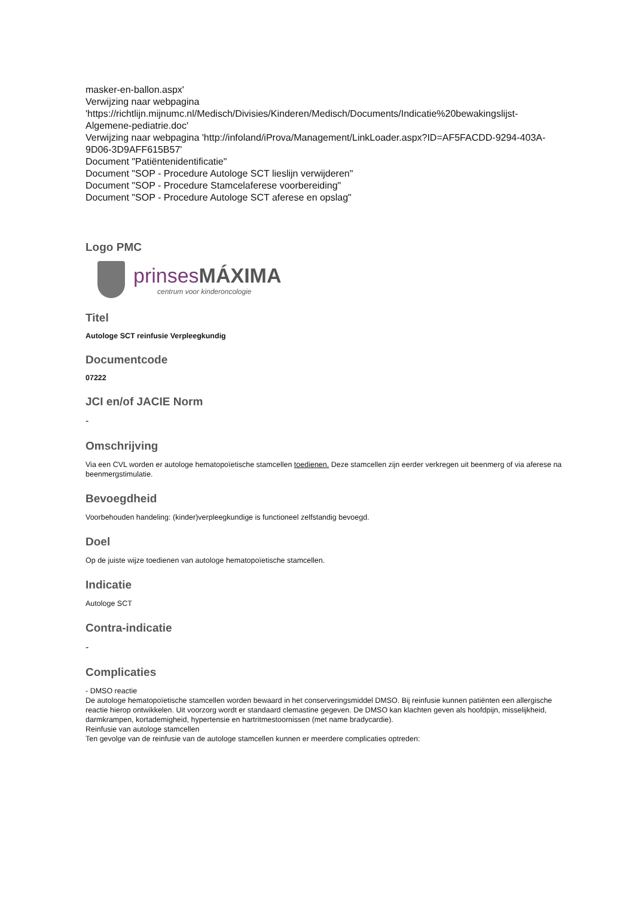masker-en-ballon.aspx'
Verwijzing naar webpagina
'https://richtlijn.mijnumc.nl/Medisch/Divisies/Kinderen/Medisch/Documents/Indicatie%20bewakingslijst-Algemene-pediatrie.doc'
Verwijzing naar webpagina 'http://infoland/iProva/Management/LinkLoader.aspx?ID=AF5FACDD-9294-403A-9D06-3D9AFF615B57'
Document "Patiëntenidentificatie"
Document "SOP - Procedure Autologe SCT lieslijn verwijderen"
Document "SOP - Procedure Stamcelaferese voorbereiding"
Document "SOP - Procedure Autologe SCT aferese en opslag"
Logo PMC
prinsesMÁXIMA
centrum voor kinderoncologie
Titel
Autologe SCT reinfusie Verpleegkundig
Documentcode
07222
JCI en/of JACIE Norm
-
Omschrijving
Via een CVL worden er autologe hematopoïetische stamcellen toedienen. Deze stamcellen zijn eerder verkregen uit beenmerg of via aferese na beenmergstimulatie.
Bevoegdheid
Voorbehouden handeling: (kinder)verpleegkundige is functioneel zelfstandig bevoegd.
Doel
Op de juiste wijze toedienen van autologe hematopoïetische stamcellen.
Indicatie
Autologe SCT
Contra-indicatie
-
Complicaties
- DMSO reactie
De autologe hematopoïetische stamcellen worden bewaard in het conserveringsmiddel DMSO. Bij reinfusie kunnen patiënten een allergische reactie hierop ontwikkelen. Uit voorzorg wordt er standaard clemastine gegeven. De DMSO kan klachten geven als hoofdpijn, misselijkheid, darmkrampen, kortademigheid, hypertensie en hartritmestoornissen (met name bradycardie).
Reinfusie van autologe stamcellen
Ten gevolge van de reinfusie van de autologe stamcellen kunnen er meerdere complicaties optreden: